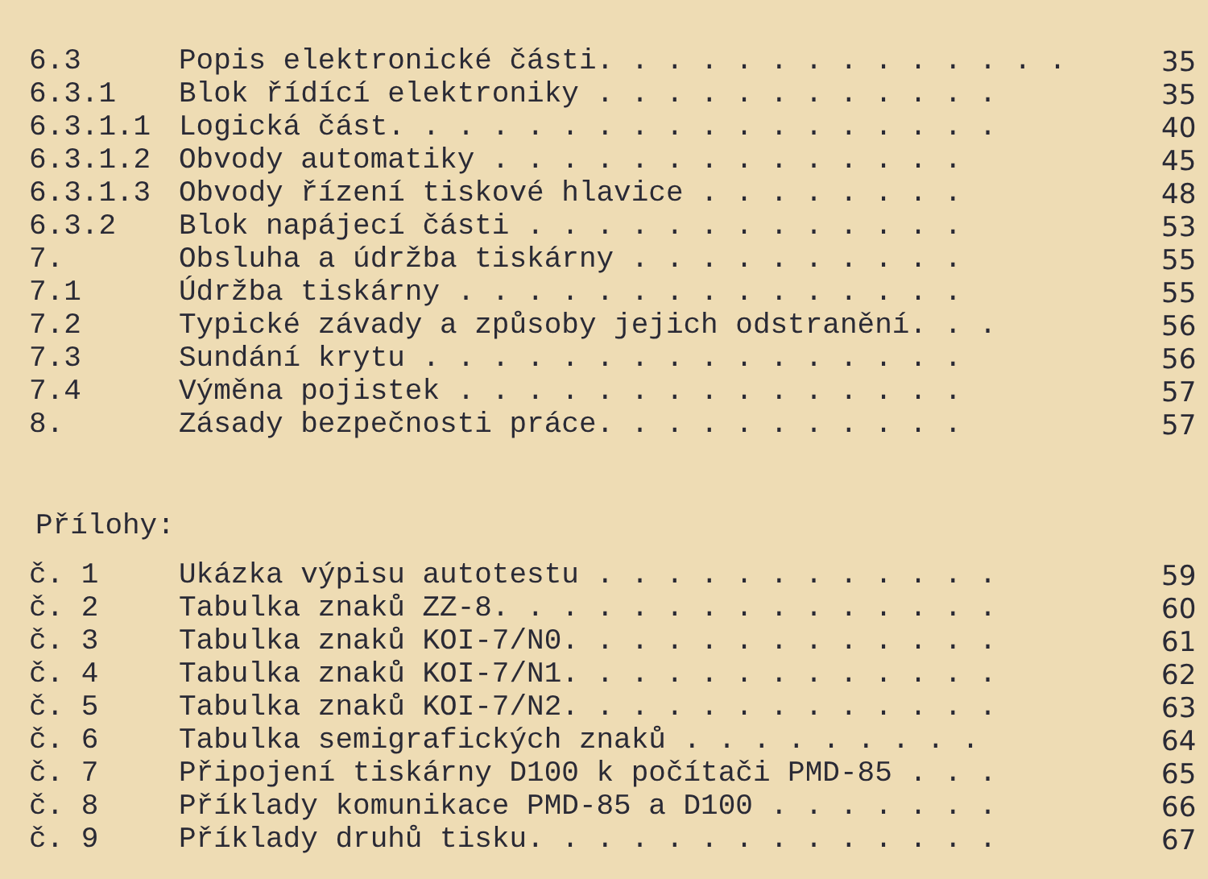| 6.3 | Popis elektronické části. . . . . . . . . . . . . . | 35 |
| 6.3.1 | Blok řídící elektroniky . . . . . . . . . . . . | 35 |
| 6.3.1.1 | Logická část. . . . . . . . . . . . . . . . . . | 40 |
| 6.3.1.2 | Obvody automatiky . . . . . . . . . . . . . . | 45 |
| 6.3.1.3 | Obvody řízení tiskové hlavice . . . . . . . . | 48 |
| 6.3.2 | Blok napájecí části . . . . . . . . . . . . . | 53 |
| 7. | Obsluha a údržba tiskárny . . . . . . . . . . | 55 |
| 7.1 | Údržba tiskárny . . . . . . . . . . . . . . . | 55 |
| 7.2 | Typické závady a způsoby jejich odstranění. . . | 56 |
| 7.3 | Sundání krytu . . . . . . . . . . . . . . . . | 56 |
| 7.4 | Výměna pojistek . . . . . . . . . . . . . . . | 57 |
| 8. | Zásady bezpečnosti práce. . . . . . . . . . . | 57 |
Přílohy:
| č. 1 | Ukázka výpisu autotestu . . . . . . . . . . . . | 59 |
| č. 2 | Tabulka znaků ZZ-8. . . . . . . . . . . . . . . | 60 |
| č. 3 | Tabulka znaků KOI-7/N0. . . . . . . . . . . . . | 61 |
| č. 4 | Tabulka znaků KOI-7/N1. . . . . . . . . . . . . | 62 |
| č. 5 | Tabulka znaků KOI-7/N2. . . . . . . . . . . . . | 63 |
| č. 6 | Tabulka semigrafických znaků . . . . . . . . . | 64 |
| č. 7 | Připojení tiskárny D100 k počítači PMD-85 . . . | 65 |
| č. 8 | Příklady komunikace PMD-85 a D100 . . . . . . . | 66 |
| č. 9 | Příklady druhů tisku. . . . . . . . . . . . . . | 67 |